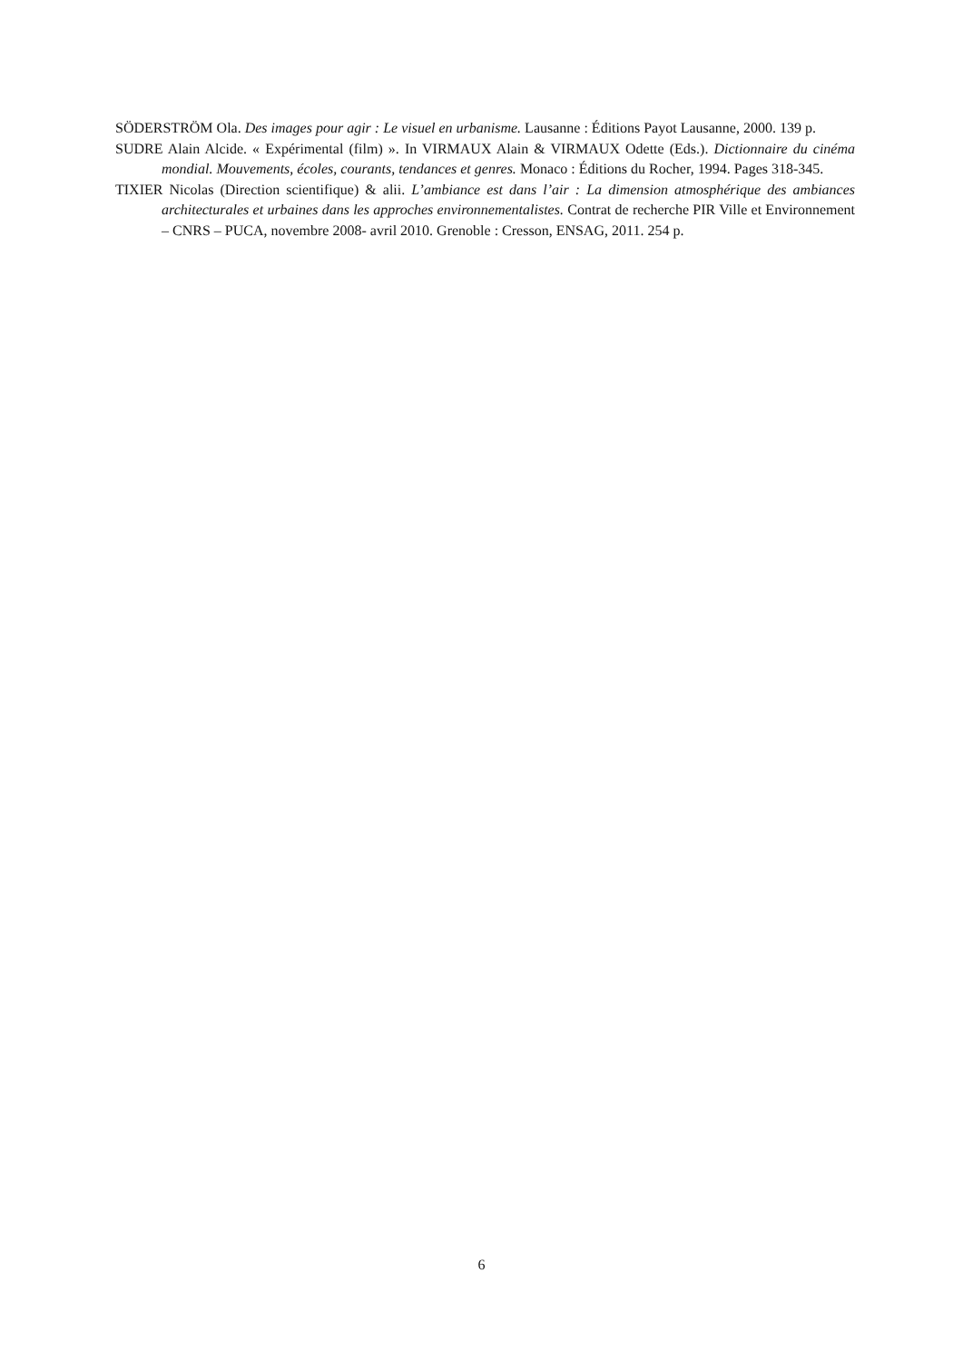SÖDERSTRÖM Ola. Des images pour agir : Le visuel en urbanisme. Lausanne : Éditions Payot Lausanne, 2000. 139 p.
SUDRE Alain Alcide. « Expérimental (film) ». In VIRMAUX Alain & VIRMAUX Odette (Eds.). Dictionnaire du cinéma mondial. Mouvements, écoles, courants, tendances et genres. Monaco : Éditions du Rocher, 1994. Pages 318-345.
TIXIER Nicolas (Direction scientifique) & alii. L’ambiance est dans l’air : La dimension atmosphérique des ambiances architecturales et urbaines dans les approches environnementalistes. Contrat de recherche PIR Ville et Environnement – CNRS – PUCA, novembre 2008- avril 2010. Grenoble : Cresson, ENSAG, 2011. 254 p.
6